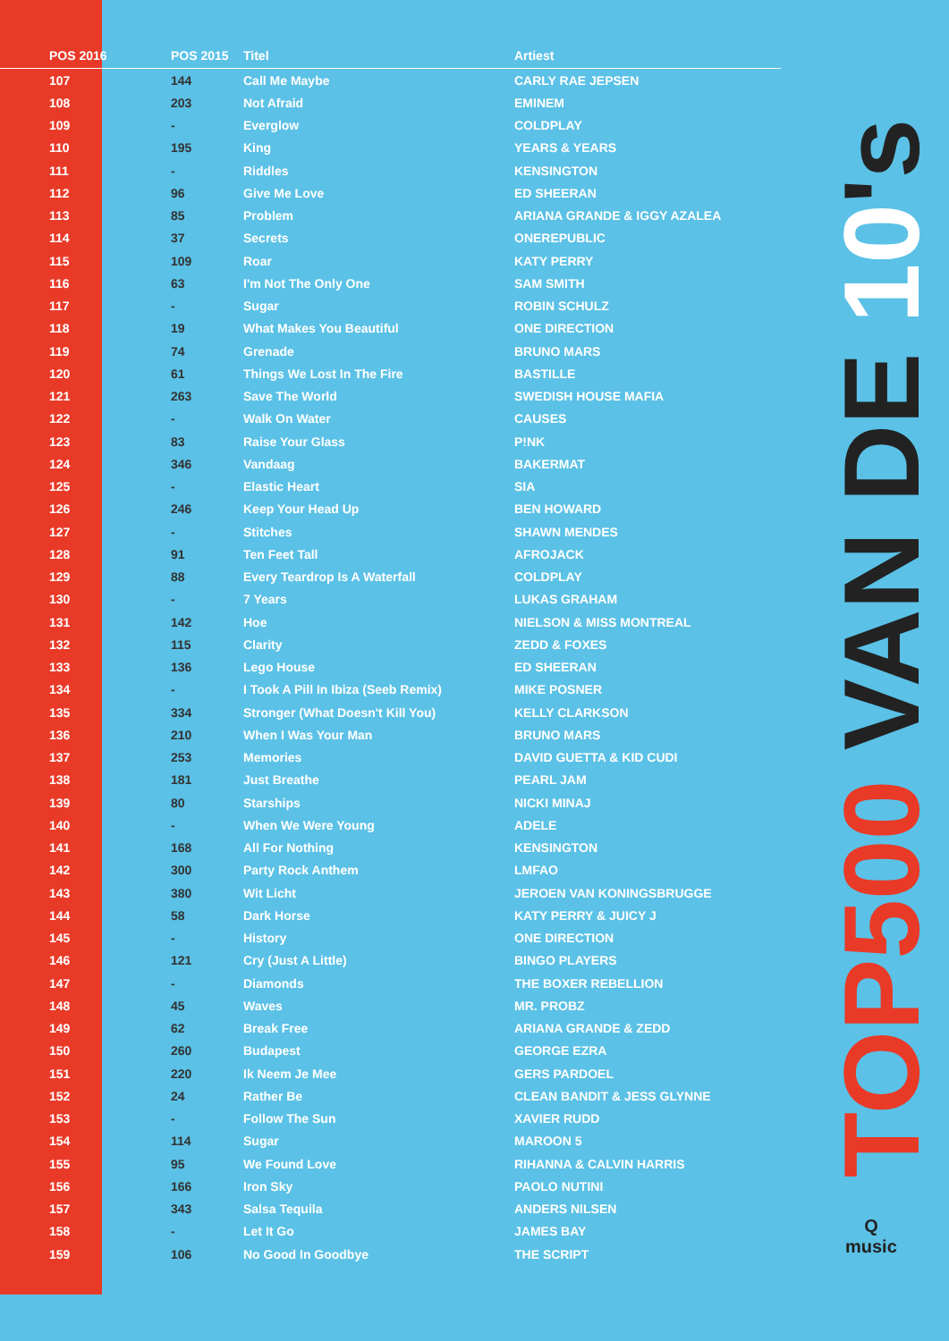| POS 2016 | POS 2015 | Titel | Artiest |
| --- | --- | --- | --- |
| 107 | 144 | Call Me Maybe | CARLY RAE JEPSEN |
| 108 | 203 | Not Afraid | EMINEM |
| 109 | - | Everglow | COLDPLAY |
| 110 | 195 | King | YEARS & YEARS |
| 111 | - | Riddles | KENSINGTON |
| 112 | 96 | Give Me Love | ED SHEERAN |
| 113 | 85 | Problem | ARIANA GRANDE & IGGY AZALEA |
| 114 | 37 | Secrets | ONEREPUBLIC |
| 115 | 109 | Roar | KATY PERRY |
| 116 | 63 | I'm Not The Only One | SAM SMITH |
| 117 | - | Sugar | ROBIN SCHULZ |
| 118 | 19 | What Makes You Beautiful | ONE DIRECTION |
| 119 | 74 | Grenade | BRUNO MARS |
| 120 | 61 | Things We Lost In The Fire | BASTILLE |
| 121 | 263 | Save The World | SWEDISH HOUSE MAFIA |
| 122 | - | Walk On Water | CAUSES |
| 123 | 83 | Raise Your Glass | P!NK |
| 124 | 346 | Vandaag | BAKERMAT |
| 125 | - | Elastic Heart | SIA |
| 126 | 246 | Keep Your Head Up | BEN HOWARD |
| 127 | - | Stitches | SHAWN MENDES |
| 128 | 91 | Ten Feet Tall | AFROJACK |
| 129 | 88 | Every Teardrop Is A Waterfall | COLDPLAY |
| 130 | - | 7 Years | LUKAS GRAHAM |
| 131 | 142 | Hoe | NIELSON & MISS MONTREAL |
| 132 | 115 | Clarity | ZEDD & FOXES |
| 133 | 136 | Lego House | ED SHEERAN |
| 134 | - | I Took A Pill In Ibiza (Seeb Remix) | MIKE POSNER |
| 135 | 334 | Stronger (What Doesn't Kill You) | KELLY CLARKSON |
| 136 | 210 | When I Was Your Man | BRUNO MARS |
| 137 | 253 | Memories | DAVID GUETTA & KID CUDI |
| 138 | 181 | Just Breathe | PEARL JAM |
| 139 | 80 | Starships | NICKI MINAJ |
| 140 | - | When We Were Young | ADELE |
| 141 | 168 | All For Nothing | KENSINGTON |
| 142 | 300 | Party Rock Anthem | LMFAO |
| 143 | 380 | Wit Licht | JEROEN VAN KONINGSBRUGGE |
| 144 | 58 | Dark Horse | KATY PERRY & JUICY J |
| 145 | - | History | ONE DIRECTION |
| 146 | 121 | Cry (Just A Little) | BINGO PLAYERS |
| 147 | - | Diamonds | THE BOXER REBELLION |
| 148 | 45 | Waves | MR. PROBZ |
| 149 | 62 | Break Free | ARIANA GRANDE & ZEDD |
| 150 | 260 | Budapest | GEORGE EZRA |
| 151 | 220 | Ik Neem Je Mee | GERS PARDOEL |
| 152 | 24 | Rather Be | CLEAN BANDIT & JESS GLYNNE |
| 153 | - | Follow The Sun | XAVIER RUDD |
| 154 | 114 | Sugar | MAROON 5 |
| 155 | 95 | We Found Love | RIHANNA & CALVIN HARRIS |
| 156 | 166 | Iron Sky | PAOLO NUTINI |
| 157 | 343 | Salsa Tequila | ANDERS NILSEN |
| 158 | - | Let It Go | JAMES BAY |
| 159 | 106 | No Good In Goodbye | THE SCRIPT |
TOP500 VAN DE 10's
Q
music